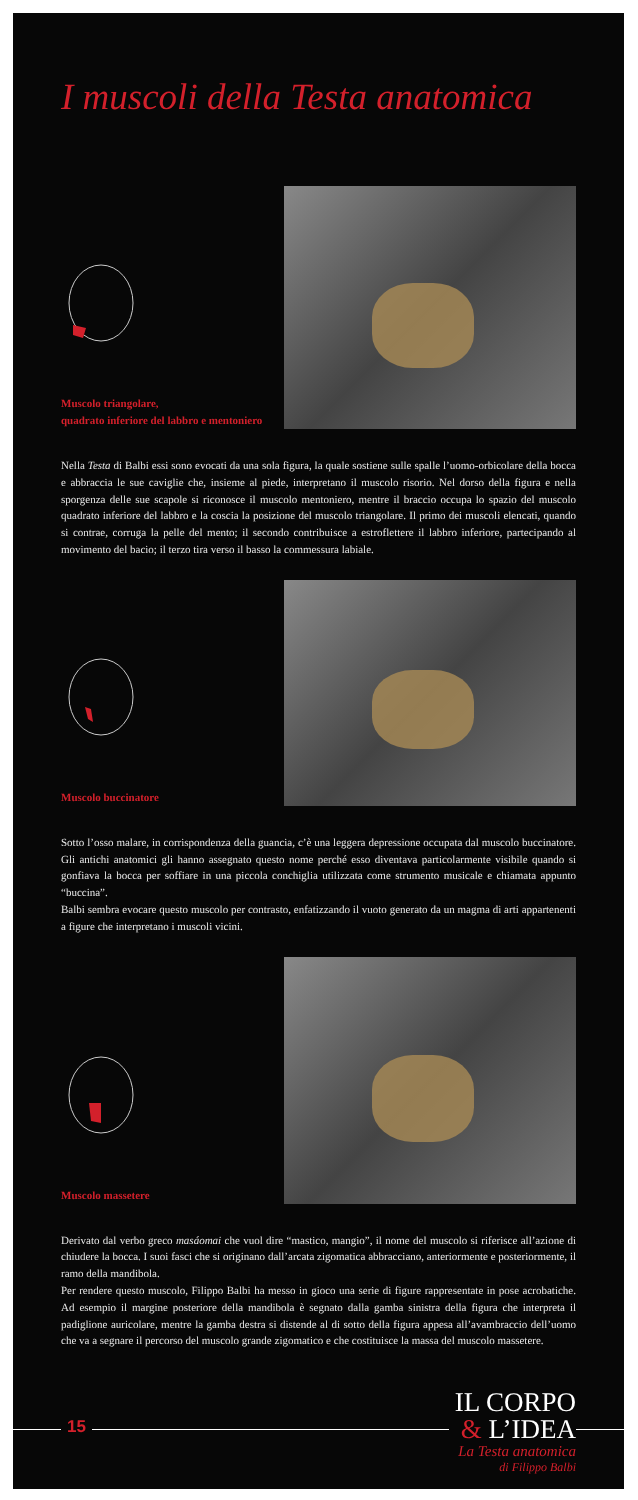I muscoli della Testa anatomica
Muscolo triangolare,
quadrato inferiore del labbro e mentoniero
Nella Testa di Balbi essi sono evocati da una sola figura, la quale sostiene sulle spalle l’uomo-orbicolare della bocca e abbraccia le sue caviglie che, insieme al piede, interpretano il muscolo risorio. Nel dorso della figura e nella sporgenza delle sue scapole si riconosce il muscolo mentoniero, mentre il braccio occupa lo spazio del muscolo quadrato inferiore del labbro e la coscia la posizione del muscolo triangolare. Il primo dei muscoli elencati, quando si contrae, corruga la pelle del mento; il secondo contribuisce a estroflettere il labbro inferiore, partecipando al movimento del bacio; il terzo tira verso il basso la commessura labiale.
Muscolo buccinatore
Sotto l’osso malare, in corrispondenza della guancia, c’è una leggera depressione occupata dal muscolo buccinatore. Gli antichi anatomici gli hanno assegnato questo nome perché esso diventava particolarmente visibile quando si gonfiava la bocca per soffiare in una piccola conchiglia utilizzata come strumento musicale e chiamata appunto “buccina”.
Balbi sembra evocare questo muscolo per contrasto, enfatizzando il vuoto generato da un magma di arti appartenenti a figure che interpretano i muscoli vicini.
Muscolo massetere
Derivato dal verbo greco masáomai che vuol dire “mastico, mangio”, il nome del muscolo si riferisce all’azione di chiudere la bocca. I suoi fasci che si originano dall’arcata zigomatica abbracciano, anteriormente e posteriormente, il ramo della mandibola.
Per rendere questo muscolo, Filippo Balbi ha messo in gioco una serie di figure rappresentate in pose acrobatiche. Ad esempio il margine posteriore della mandibola è segnato dalla gamba sinistra della figura che interpreta il padiglione auricolare, mentre la gamba destra si distende al di sotto della figura appesa all’avambraccio dell’uomo che va a segnare il percorso del muscolo grande zigomatico e che costituisce la massa del muscolo massetere.
15
IL CORPO
& L’IDEA
La Testa anatomica
di Filippo Balbi